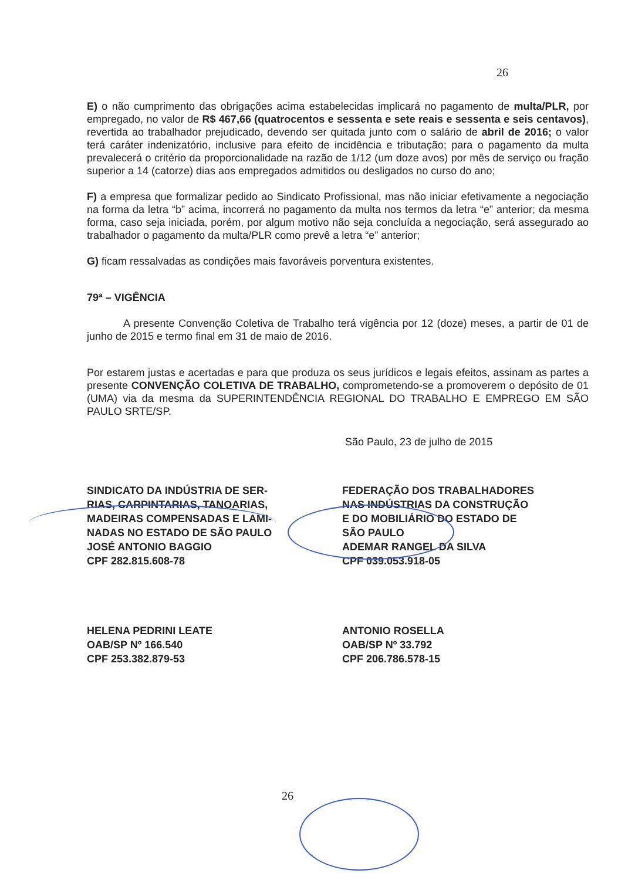26
E) o não cumprimento das obrigações acima estabelecidas implicará no pagamento de multa/PLR, por empregado, no valor de R$ 467,66 (quatrocentos e sessenta e sete reais e sessenta e seis centavos), revertida ao trabalhador prejudicado, devendo ser quitada junto com o salário de abril de 2016; o valor terá caráter indenizatório, inclusive para efeito de incidência e tributação; para o pagamento da multa prevalecerá o critério da proporcionalidade na razão de 1/12 (um doze avos) por mês de serviço ou fração superior a 14 (catorze) dias aos empregados admitidos ou desligados no curso do ano;
F) a empresa que formalizar pedido ao Sindicato Profissional, mas não iniciar efetivamente a negociação na forma da letra “b” acima, incorrerá no pagamento da multa nos termos da letra “e” anterior; da mesma forma, caso seja iniciada, porém, por algum motivo não seja concluída a negociação, será assegurado ao trabalhador o pagamento da multa/PLR como prevê a letra “e” anterior;
G) ficam ressalvadas as condições mais favoráveis porventura existentes.
79ª – VIGÊNCIA
A presente Convenção Coletiva de Trabalho terá vigência por 12 (doze) meses, a partir de 01 de junho de 2015 e termo final em 31 de maio de 2016.
Por estarem justas e acertadas e para que produza os seus jurídicos e legais efeitos, assinam as partes a presente CONVENÇÃO COLETIVA DE TRABALHO, comprometendo-se a promoverem o depósito de 01 (UMA) via da mesma da SUPERINTENDÊNCIA REGIONAL DO TRABALHO E EMPREGO EM SÃO PAULO SRTE/SP.
São Paulo, 23 de julho de 2015
SINDICATO DA INDÚSTRIA DE SER-
RIAS, CARPINTARIAS, TANOARIAS,
MADEIRAS COMPENSADAS E LAMI-
NADAS NO ESTADO DE SÃO PAULO
JOSÉ ANTONIO BAGGIO
CPF 282.815.608-78
FEDERAÇÃO DOS TRABALHADORES
NAS INDÚSTRIAS DA CONSTRUÇÃO
E DO MOBILIÁRIO DO ESTADO DE
SÃO PAULO
ADEMAR RANGEL DA SILVA
CPF 039.053.918-05
HELENA PEDRINI LEATE
OAB/SP Nº 166.540
CPF 253.382.879-53
ANTONIO ROSELLA
OAB/SP Nº 33.792
CPF 206.786.578-15
26